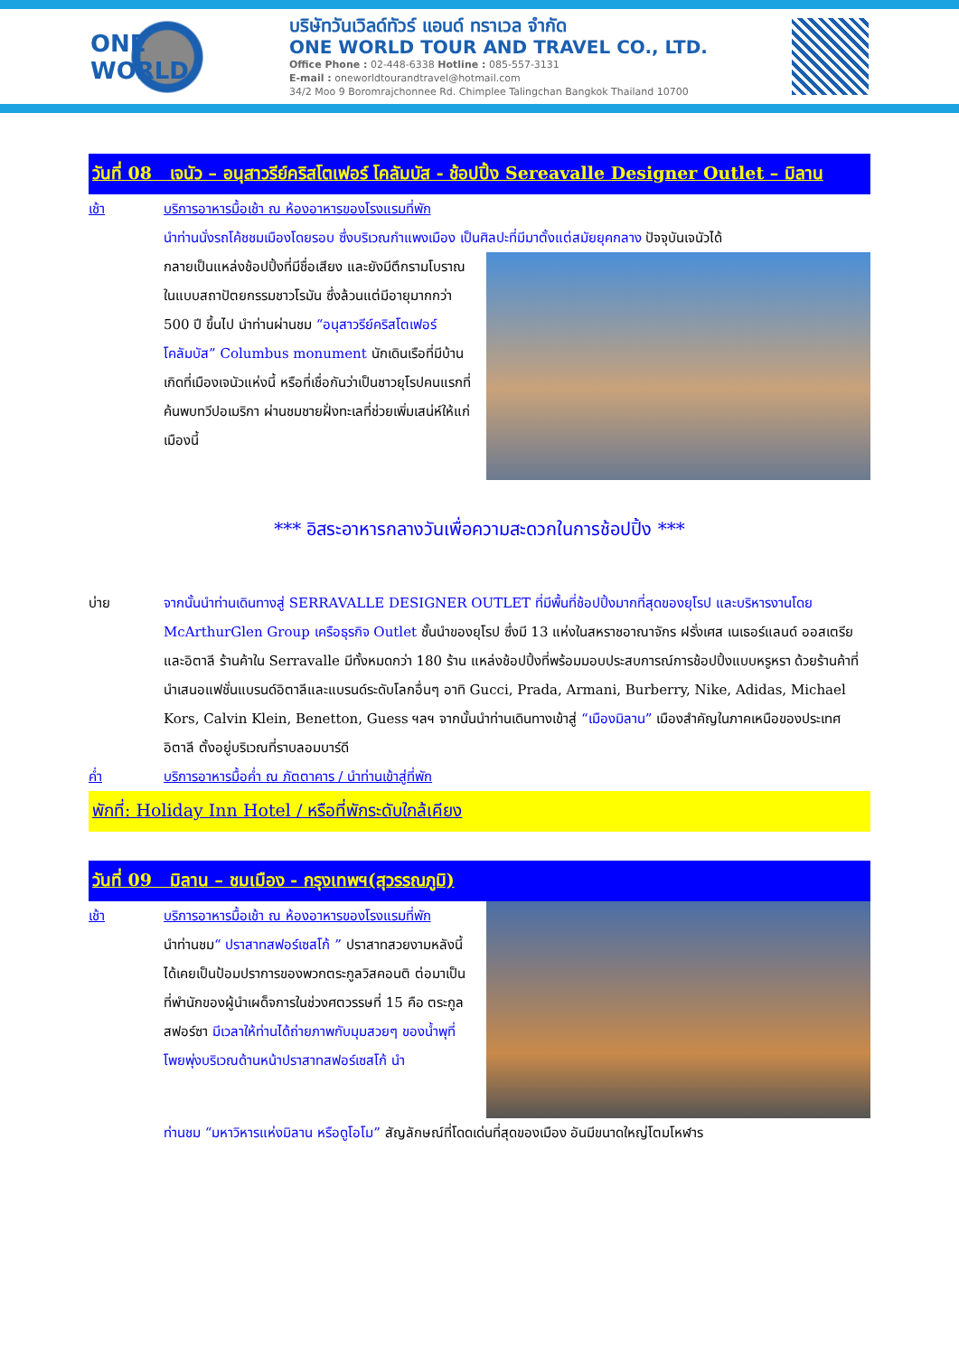ONE WORLD
บริษัทวันเวิลด์ทัวร์ แอนด์ ทราเวล จำกัด
ONE WORLD TOUR AND TRAVEL CO., LTD.
Office Phone : 02-448-6338 Hotline : 085-557-3131
E-mail : oneworldtourandtravel@hotmail.com
34/2 Moo 9 Boromrajchonnee Rd. Chimplee Talingchan Bangkok Thailand 10700
วันที่ 08 เจนัว – อนุสาวรีย์คริสโตเฟอร์ โคลัมบัส - ช้อปปิ้ง Sereavalle Designer Outlet – มิลาน
เช้า บริการอาหารมื้อเช้า ณ ห้องอาหารของโรงแรมที่พัก
นำท่านนั่งรถโค้ชชมเมืองโดยรอบ ซึ่งบริเวณกำแพงเมือง เป็นศิลปะที่มีมาตั้งแต่สมัยยุคกลาง ปัจจุบันเจนัวได้
กลายเป็นแหล่งช้อปปิ้งที่มีชื่อเสียง และยังมีตึกรามโบราณในแบบสถาปัตยกรรมชาวโรมัน ซึ่งล้วนแต่มีอายุมากกว่า 500 ปี ขึ้นไป นำท่านผ่านชม “อนุสาวรีย์คริสโตเฟอร์ โคลัมบัส” Columbus monument นักเดินเรือที่มีบ้านเกิดที่เมืองเจนัวแห่งนี้ หรือที่เชื่อกันว่าเป็นชาวยุโรปคนแรกที่ค้นพบทวีปอเมริกา ผ่านชมชายฝั่งทะเลที่ช่วยเพิ่มเสน่ห์ให้แก่เมืองนี้
*** อิสระอาหารกลางวันเพื่อความสะดวกในการช้อปปิ้ง ***
บ่าย จากนั้นนำท่านเดินทางสู่ SERRAVALLE DESIGNER OUTLET ที่มีพื้นที่ช้อปปิ้งมากที่สุดของยุโรป และบริหารงานโดย McArthurGlen Group เครือธุรกิจ Outlet ชั้นนำของยุโรป ซึ่งมี 13 แห่งในสหราชอาณาจักร ฝรั่งเศส เนเธอร์แลนด์ ออสเตรีย และอิตาลี ร้านค้าใน Serravalle มีทั้งหมดกว่า 180 ร้าน แหล่งช้อปปิ้งที่พร้อมมอบประสบการณ์การช้อปปิ้งแบบหรูหรา ด้วยร้านค้าที่นำเสนอแฟชั่นแบรนด์อิตาลีและแบรนด์ระดับโลกอื่นๆ อาทิ Gucci, Prada, Armani, Burberry, Nike, Adidas, Michael Kors, Calvin Klein, Benetton, Guess ฯลฯ จากนั้นนำท่านเดินทางเข้าสู่ “เมืองมิลาน” เมืองสำคัญในภาคเหนือของประเทศอิตาลี ตั้งอยู่บริเวณที่ราบลอมบาร์ดี
ค่ำ บริการอาหารมื้อค่ำ ณ ภัตตาคาร / นำท่านเข้าสู่ที่พัก
พักที่: Holiday Inn Hotel / หรือที่พักระดับใกล้เคียง
วันที่ 09 มิลาน – ชมเมือง - กรุงเทพฯ(สุวรรณภูมิ)
เช้า บริการอาหารมื้อเช้า ณ ห้องอาหารของโรงแรมที่พัก
นำท่านชม“ ปราสาทสฟอร์เซสโก้ ” ปราสาทสวยงามหลังนี้ได้เคยเป็นป้อมปราการของพวกตระกูลวิสคอนติ ต่อมาเป็นที่พำนักของผู้นำเผด็จการในช่วงศตวรรษที่ 15 คือ ตระกูลสฟอร์ซา มีเวลาให้ท่านได้ถ่ายภาพกับมุมสวยๆ ของน้ำพุที่โพยพุ่งบริเวณด้านหน้าปราสาทสฟอร์เซสโก้ นำ
ท่านชม “มหาวิหารแห่งมิลาน หรือดูโอโม” สัญลักษณ์ที่โดดเด่นที่สุดของเมือง อันมีขนาดใหญ่โตมโหฬาร